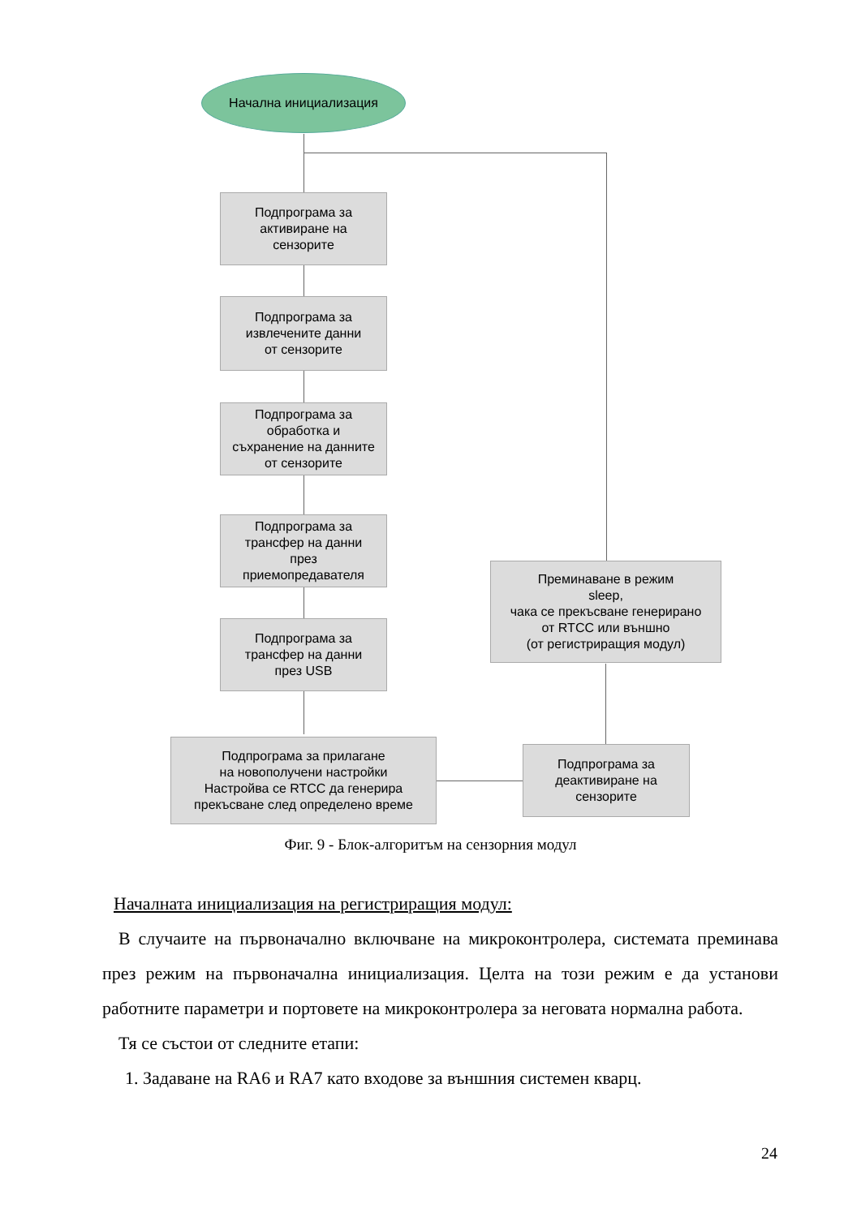Начална инициализация
Подпрограма за
активиране на
сензорите
Подпрограма за
извлечените данни
от сензорите
Подпрограма за
обработка и
съхранение на данните
от сензорите
Подпрограма за
трансфер на данни
през
приемопредавателя
Подпрограма за
трансфер на данни
през USB
Подпрограма за прилагане
на новополучени настройки
Настройва се RTCC да генерира
прекъсване след определено време
Преминаване в режим
sleep,
чака се прекъсване генерирано
от RTCC или външно
(от регистриращия модул)
Подпрограма за
деактивиране на
сензорите
Фиг. 9 - Блок-алгоритъм на сензорния модул
Началната инициализация на регистриращия модул:
В случаите на първоначално включване на микроконтролера, системата преминава през режим на първоначална инициализация. Целта на този режим е да установи работните параметри и портовете на микроконтролера за неговата нормална работа.
Тя се състои от следните етапи:
1. Задаване на RA6 и RA7 като входове за външния системен кварц.
24